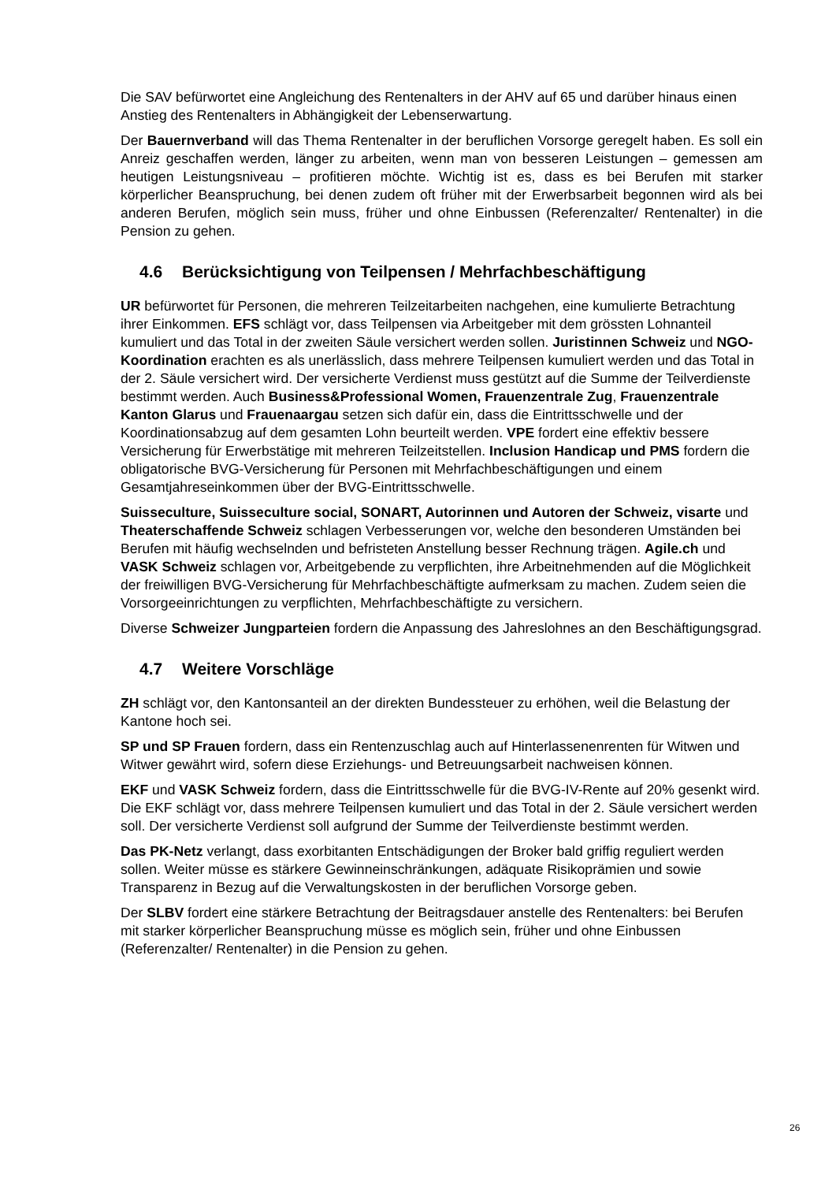Die SAV befürwortet eine Angleichung des Rentenalters in der AHV auf 65 und darüber hinaus einen Anstieg des Rentenalters in Abhängigkeit der Lebenserwartung.
Der Bauernverband will das Thema Rentenalter in der beruflichen Vorsorge geregelt haben. Es soll ein Anreiz geschaffen werden, länger zu arbeiten, wenn man von besseren Leistungen – gemessen am heutigen Leistungsniveau – profitieren möchte. Wichtig ist es, dass es bei Berufen mit starker körperlicher Beanspruchung, bei denen zudem oft früher mit der Erwerbsarbeit begonnen wird als bei anderen Berufen, möglich sein muss, früher und ohne Einbussen (Referenzalter/ Rentenalter) in die Pension zu gehen.
4.6 Berücksichtigung von Teilpensen / Mehrfachbeschäftigung
UR befürwortet für Personen, die mehreren Teilzeitarbeiten nachgehen, eine kumulierte Betrachtung ihrer Einkommen. EFS schlägt vor, dass Teilpensen via Arbeitgeber mit dem grössten Lohnanteil kumuliert und das Total in der zweiten Säule versichert werden sollen. Juristinnen Schweiz und NGO-Koordination erachten es als unerlässlich, dass mehrere Teilpensen kumuliert werden und das Total in der 2. Säule versichert wird. Der versicherte Verdienst muss gestützt auf die Summe der Teilverdienste bestimmt werden. Auch Business&Professional Women, Frauenzentrale Zug, Frauenzentrale Kanton Glarus und Frauenaargau setzen sich dafür ein, dass die Eintrittsschwelle und der Koordinationsabzug auf dem gesamten Lohn beurteilt werden. VPE fordert eine effektiv bessere Versicherung für Erwerbstätige mit mehreren Teilzeitstellen. Inclusion Handicap und PMS fordern die obligatorische BVG-Versicherung für Personen mit Mehrfachbeschäftigungen und einem Gesamtjahreseinkommen über der BVG-Eintrittsschwelle.
Suisseculture, Suisseculture social, SONART, Autorinnen und Autoren der Schweiz, visarte und Theaterschaffende Schweiz schlagen Verbesserungen vor, welche den besonderen Umständen bei Berufen mit häufig wechselnden und befristeten Anstellung besser Rechnung trägen. Agile.ch und VASK Schweiz schlagen vor, Arbeitgebende zu verpflichten, ihre Arbeitnehmenden auf die Möglichkeit der freiwilligen BVG-Versicherung für Mehrfachbeschäftigte aufmerksam zu machen. Zudem seien die Vorsorgeeinrichtungen zu verpflichten, Mehrfachbeschäftigte zu versichern.
Diverse Schweizer Jungparteien fordern die Anpassung des Jahreslohnes an den Beschäftigungsgrad.
4.7 Weitere Vorschläge
ZH schlägt vor, den Kantonsanteil an der direkten Bundessteuer zu erhöhen, weil die Belastung der Kantone hoch sei.
SP und SP Frauen fordern, dass ein Rentenzuschlag auch auf Hinterlassenenrenten für Witwen und Witwer gewährt wird, sofern diese Erziehungs- und Betreuungsarbeit nachweisen können.
EKF und VASK Schweiz fordern, dass die Eintrittsschwelle für die BVG-IV-Rente auf 20% gesenkt wird. Die EKF schlägt vor, dass mehrere Teilpensen kumuliert und das Total in der 2. Säule versichert werden soll. Der versicherte Verdienst soll aufgrund der Summe der Teilverdienste bestimmt werden.
Das PK-Netz verlangt, dass exorbitanten Entschädigungen der Broker bald griffig reguliert werden sollen. Weiter müsse es stärkere Gewinneinschränkungen, adäquate Risikoprämien und sowie Transparenz in Bezug auf die Verwaltungskosten in der beruflichen Vorsorge geben.
Der SLBV fordert eine stärkere Betrachtung der Beitragsdauer anstelle des Rentenalters: bei Berufen mit starker körperlicher Beanspruchung müsse es möglich sein, früher und ohne Einbussen (Referenzalter/ Rentenalter) in die Pension zu gehen.
26